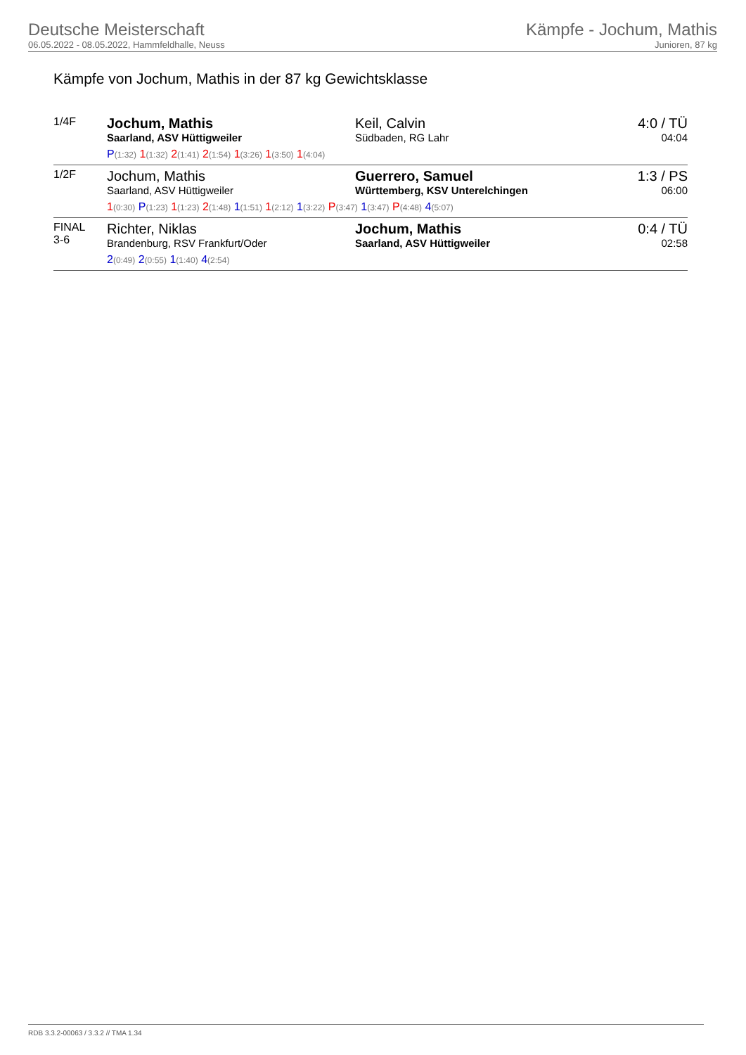Deutsche Meisterschaft
06.05.2022 - 08.05.2022, Hammfeldhalle, Neuss
Kämpfe - Jochum, Mathis
Junioren, 87 kg
Kämpfe von Jochum, Mathis in der 87 kg Gewichtsklasse
| 1/4F | Jochum, Mathis Saarland, ASV Hüttigweiler Keil, Calvin Südbaden, RG Lahr P (1:32) 1 (1:32) 2 (1:41) 2 (1:54) 1 (3:26) 1 (3:50) 1 (4:04) | 4:0 / TÜ 04:04 |
| 1/2F | Jochum, Mathis Saarland, ASV Hüttigweiler Guerrero, Samuel Württemberg, KSV Unterelchingen 1 (0:30) P (1:23) 1 (1:23) 2 (1:48) 1 (1:51) 1 (2:12) 1 (3:22) P (3:47) 1 (3:47) P (4:48) 4 (5:07) | 1:3 / PS 06:00 |
| FINAL 3-6 | Richter, Niklas Brandenburg, RSV Frankfurt/Oder Jochum, Mathis Saarland, ASV Hüttigweiler 2 (0:49) 2 (0:55) 1 (1:40) 4 (2:54) | 0:4 / TÜ 02:58 |
RDB 3.3.2-00063 / 3.3.2 // TMA 1.34